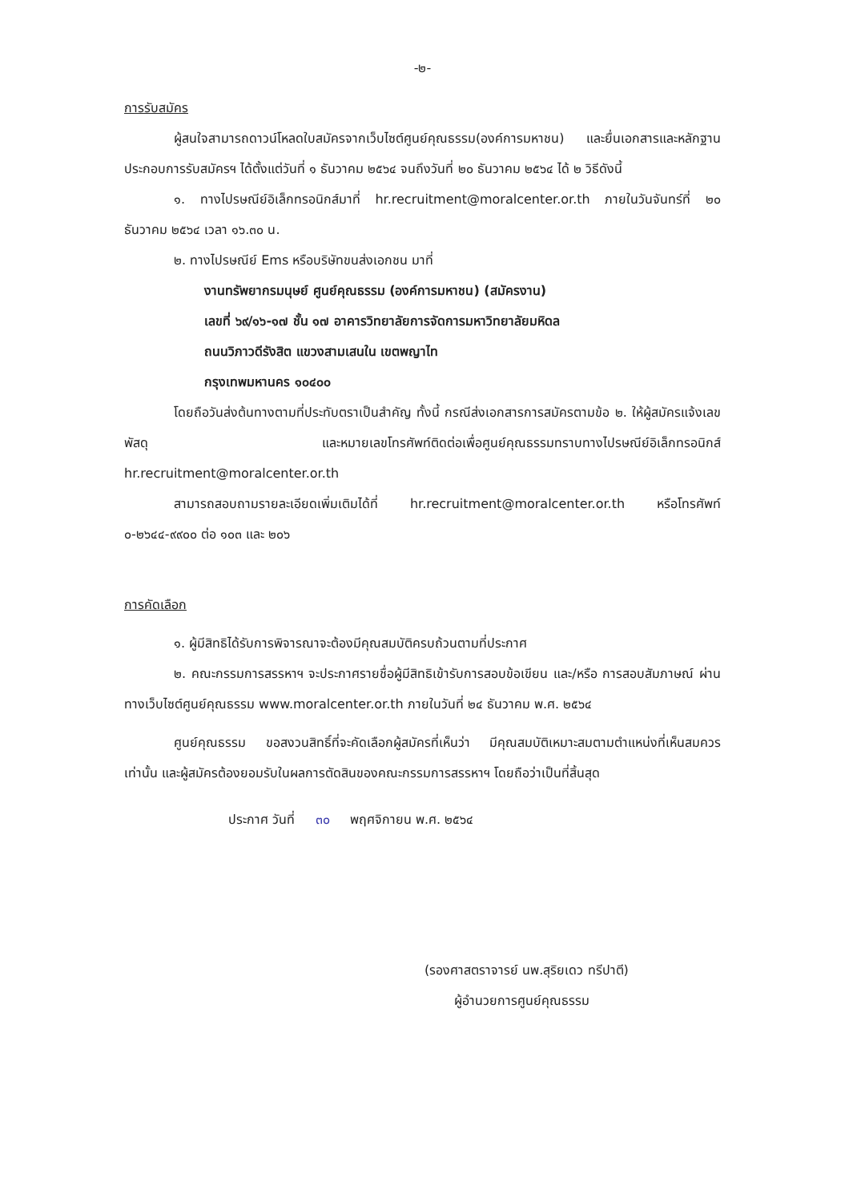-๒-
การรับสมัคร
ผู้สนใจสามารถดาวน์โหลดใบสมัครจากเว็บไซต์ศูนย์คุณธรรม(องค์การมหาชน) และยื่นเอกสารและหลักฐานประกอบการรับสมัครฯ ได้ตั้งแต่วันที่ ๑ ธันวาคม ๒๕๖๔ จนถึงวันที่ ๒๐ ธันวาคม ๒๕๖๔ ได้ ๒ วิธีดังนี้
๑. ทางไปรษณีย์อิเล็กทรอนิกส์มาที่ hr.recruitment@moralcenter.or.th ภายในวันจันทร์ที่ ๒๐ ธันวาคม ๒๕๖๔ เวลา ๑๖.๓๐ น.
๒. ทางไปรษณีย์ Ems หรือบริษัทขนส่งเอกชน มาที่
งานทรัพยากรมนุษย์ ศูนย์คุณธรรม (องค์การมหาชน) (สมัครงาน)
เลขที่ ๖๙/๑๖-๑๗ ชั้น ๑๗ อาคารวิทยาลัยการจัดการมหาวิทยาลัยมหิดล
ถนนวิภาวดีรังสิต แขวงสามเสนใน เขตพญาไท
กรุงเทพมหานคร ๑๐๔๐๐
โดยถือวันส่งต้นทางตามที่ประทับตราเป็นสำคัญ ทั้งนี้ กรณีส่งเอกสารการสมัครตามข้อ ๒. ให้ผู้สมัครแจ้งเลขพัสดุ และหมายเลขโทรศัพท์ติดต่อเพื่อศูนย์คุณธรรมทราบทางไปรษณีย์อิเล็กทรอนิกส์ hr.recruitment@moralcenter.or.th
สามารถสอบถามรายละเอียดเพิ่มเติมได้ที่ hr.recruitment@moralcenter.or.th หรือโทรศัพท์ ๐-๒๖๔๔-๙๙๐๐ ต่อ ๑๐๓ และ ๒๐๖
การคัดเลือก
๑. ผู้มีสิทธิได้รับการพิจารณาจะต้องมีคุณสมบัติครบถ้วนตามที่ประกาศ
๒. คณะกรรมการสรรหาฯ จะประกาศรายชื่อผู้มีสิทธิเข้ารับการสอบข้อเขียน และ/หรือ การสอบสัมภาษณ์ ผ่านทางเว็บไซต์ศูนย์คุณธรรม www.moralcenter.or.th ภายในวันที่ ๒๔ ธันวาคม พ.ศ. ๒๕๖๔
ศูนย์คุณธรรม ขอสงวนสิทธิ์ที่จะคัดเลือกผู้สมัครที่เห็นว่า มีคุณสมบัติเหมาะสมตามตำแหน่งที่เห็นสมควรเท่านั้น และผู้สมัครต้องยอมรับในผลการตัดสินของคณะกรรมการสรรหาฯ โดยถือว่าเป็นที่สิ้นสุด
ประกาศ วันที่ ๓๐ พฤศจิกายน พ.ศ. ๒๕๖๔
(รองศาสตราจารย์ นพ.สุริยเดว ทรีปาตี)
ผู้อำนวยการศูนย์คุณธรรม